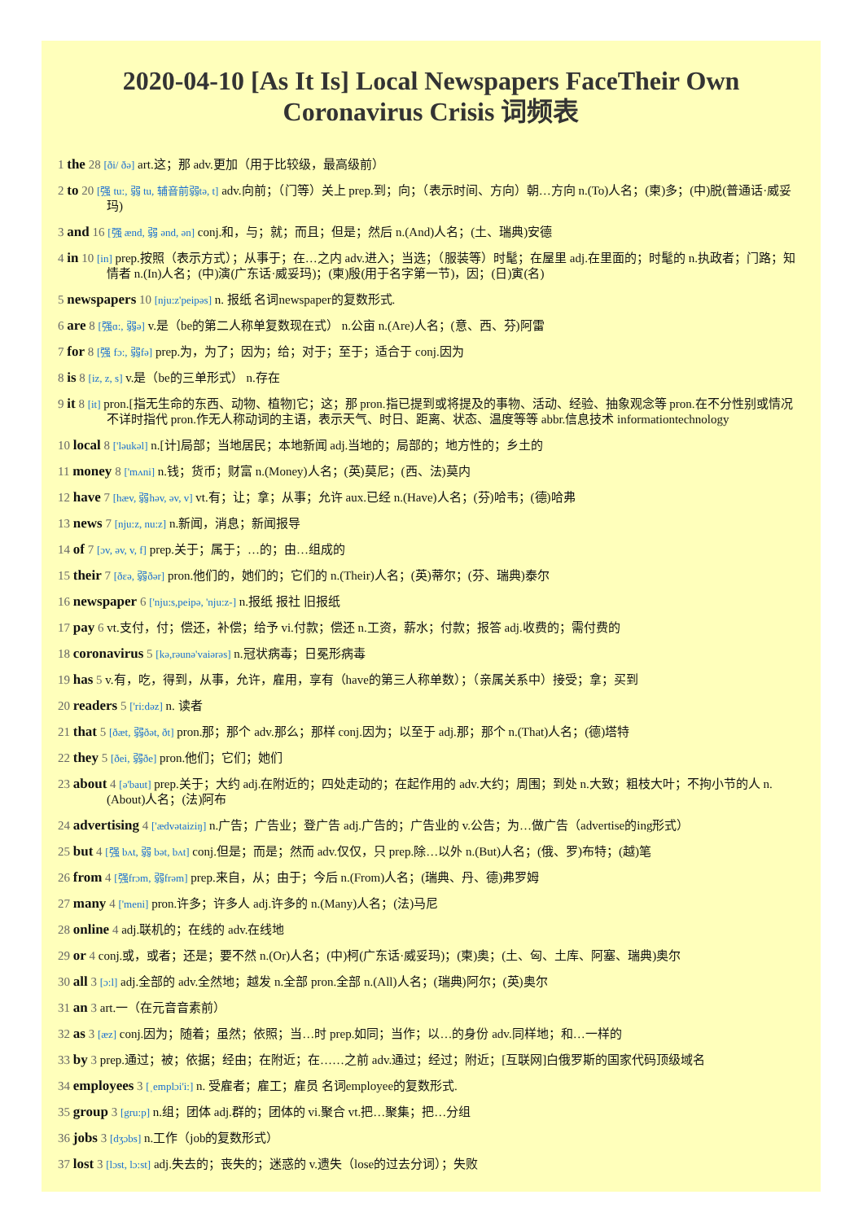2020-04-10 [As It Is] Local Newspapers FaceTheir Own Coronavirus Crisis 词频表
1 the 28 [ði/ ðə] art.这；那 adv.更加（用于比较级，最高级前）
2 to 20 [强 tu:, 弱 tu, 辅音前弱tə, t] adv.向前；（门等）关上 prep.到；向；（表示时间、方向）朝…方向 n.(To)人名；(柬)多；(中)脱(普通话·威妥玛)
3 and 16 [强 ænd, 弱 ənd, ən] conj.和，与；就；而且；但是；然后 n.(And)人名；(土、瑞典)安德
4 in 10 [in] prep.按照（表示方式）；从事于；在…之内 adv.进入；当选；（服装等）时髦；在屋里 adj.在里面的；时髦的 n.执政者；门路；知情者 n.(In)人名；(中)演(广东话·威妥玛)；(柬)殷(用于名字第一节)，因；(日)寅(名)
5 newspapers 10 [nju:z'peipəs] n. 报纸 名词newspaper的复数形式.
6 are 8 [强ɑ:, 弱ə] v.是（be的第二人称单复数现在式） n.公亩 n.(Are)人名；(意、西、芬)阿雷
7 for 8 [强 fɔ:, 弱fə] prep.为，为了；因为；给；对于；至于；适合于 conj.因为
8 is 8 [iz, z, s] v.是（be的三单形式） n.存在
9 it 8 [it] pron.[指无生命的东西、动物、植物]它；这；那 pron.指已提到或将提及的事物、活动、经验、抽象观念等 pron.在不分性别或情况不详时指代 pron.作无人称动词的主语，表示天气、时日、距离、状态、温度等等 abbr.信息技术 informationtechnology
10 local 8 ['ləukəl] n.[计]局部；当地居民；本地新闻 adj.当地的；局部的；地方性的；乡土的
11 money 8 ['mʌni] n.钱；货币；财富 n.(Money)人名；(英)莫尼；(西、法)莫内
12 have 7 [hæv, 弱həv, əv, v] vt.有；让；拿；从事；允许 aux.已经 n.(Have)人名；(芬)哈韦；(德)哈弗
13 news 7 [nju:z, nu:z] n.新闻，消息；新闻报导
14 of 7 [ɔv, əv, v, f] prep.关于；属于；…的；由…组成的
15 their 7 [ðεə, 弱ðər] pron.他们的，她们的；它们的 n.(Their)人名；(英)蒂尔；(芬、瑞典)泰尔
16 newspaper 6 ['nju:s,peipə, 'nju:z-] n.报纸 报社 旧报纸
17 pay 6 vt.支付，付；偿还，补偿；给予 vi.付款；偿还 n.工资，薪水；付款；报答 adj.收费的；需付费的
18 coronavirus 5 [kə,rəunə'vaiərəs] n.冠状病毒；日冕形病毒
19 has 5 v.有，吃，得到，从事，允许，雇用，享有（have的第三人称单数）；（亲属关系中）接受；拿；买到
20 readers 5 ['ri:dəz] n. 读者
21 that 5 [ðæt, 弱ðət, ðt] pron.那；那个 adv.那么；那样 conj.因为；以至于 adj.那；那个 n.(That)人名；(德)塔特
22 they 5 [ðei, 弱ðe] pron.他们；它们；她们
23 about 4 [ə'baut] prep.关于；大约 adj.在附近的；四处走动的；在起作用的 adv.大约；周围；到处 n.大致；粗枝大叶；不拘小节的人 n.(About)人名；(法)阿布
24 advertising 4 ['ædvətaiziŋ] n.广告；广告业；登广告 adj.广告的；广告业的 v.公告；为…做广告（advertise的ing形式）
25 but 4 [强 bʌt, 弱 bət, bʌt] conj.但是；而是；然而 adv.仅仅，只 prep.除…以外 n.(But)人名；(俄、罗)布特；(越)笔
26 from 4 [强frɔm, 弱frəm] prep.来自，从；由于；今后 n.(From)人名；(瑞典、丹、德)弗罗姆
27 many 4 ['meni] pron.许多；许多人 adj.许多的 n.(Many)人名；(法)马尼
28 online 4 adj.联机的；在线的 adv.在线地
29 or 4 conj.或，或者；还是；要不然 n.(Or)人名；(中)柯(广东话·威妥玛)；(柬)奥；(土、匈、土库、阿塞、瑞典)奥尔
30 all 3 [ɔ:l] adj.全部的 adv.全然地；越发 n.全部 pron.全部 n.(All)人名；(瑞典)阿尔；(英)奥尔
31 an 3 art.一（在元音音素前）
32 as 3 [æz] conj.因为；随着；虽然；依照；当…时 prep.如同；当作；以…的身份 adv.同样地；和…一样的
33 by 3 prep.通过；被；依据；经由；在附近；在……之前 adv.通过；经过；附近；[互联网]白俄罗斯的国家代码顶级域名
34 employees 3 [ˌemplɔi'i:] n. 受雇者；雇工；雇员 名词employee的复数形式.
35 group 3 [gru:p] n.组；团体 adj.群的；团体的 vi.聚合 vt.把…聚集；把…分组
36 jobs 3 [dʒɔbs] n.工作（job的复数形式）
37 lost 3 [lɔst, lɔ:st] adj.失去的；丧失的；迷惑的 v.遗失（lose的过去分词）；失败